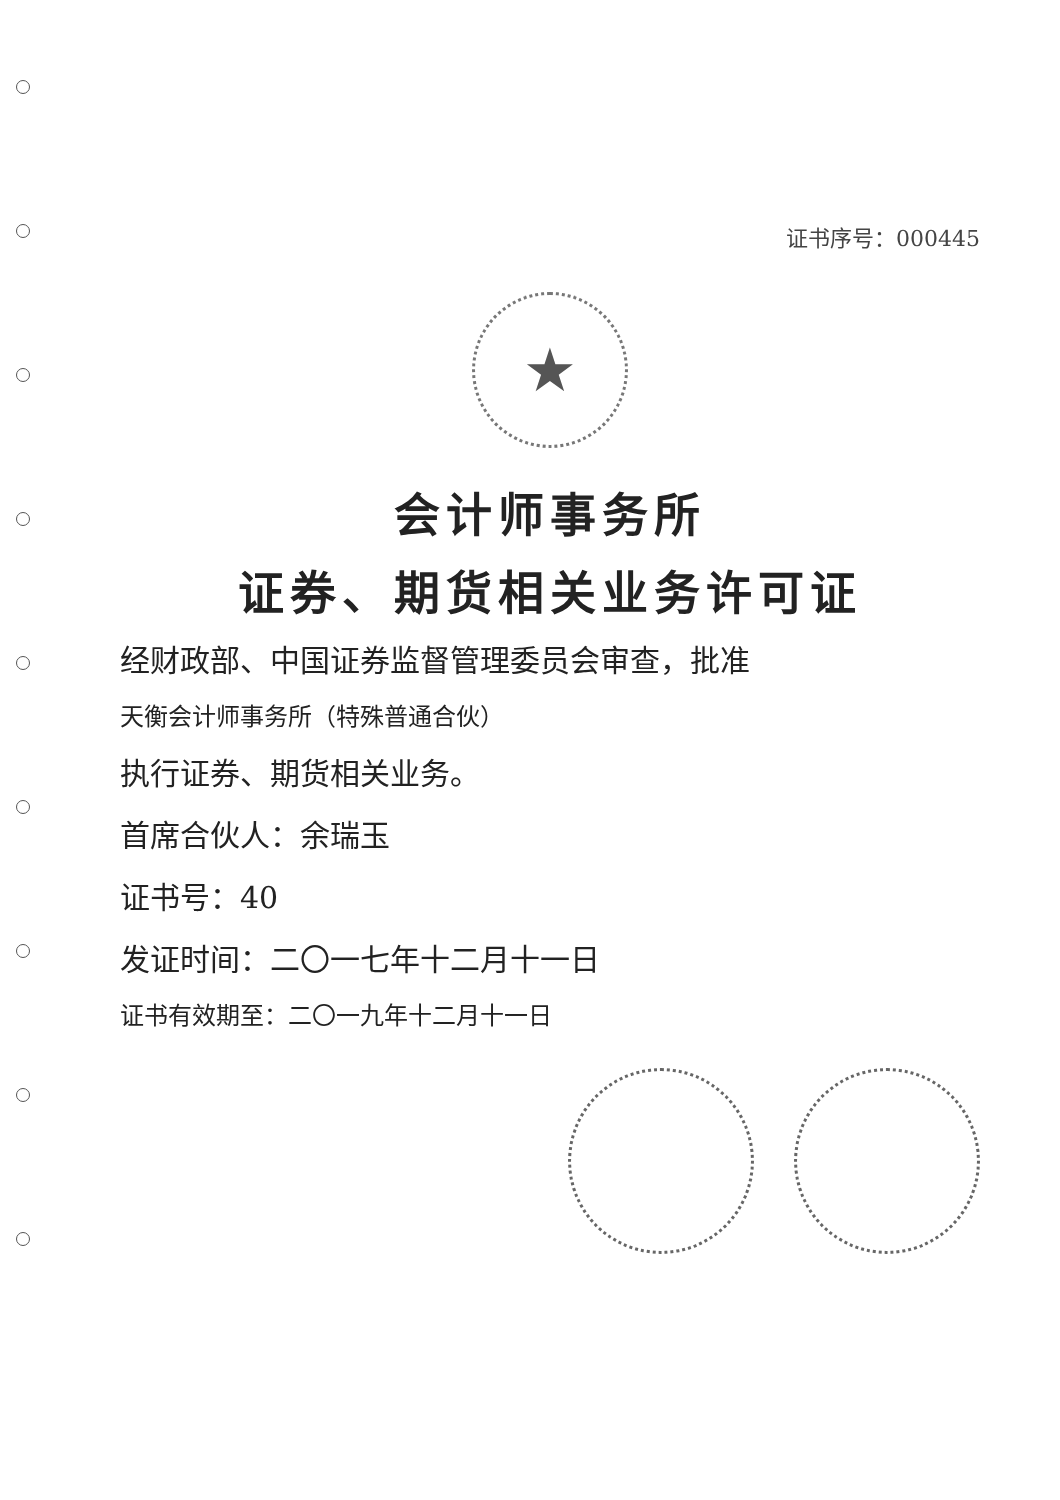证书序号：000445
★
会计师事务所
证券、期货相关业务许可证
经财政部、中国证券监督管理委员会审查，批准
天衡会计师事务所（特殊普通合伙）
执行证券、期货相关业务。
首席合伙人：余瑞玉
证书号：40
发证时间：二〇一七年十二月十一日
证书有效期至：二〇一九年十二月十一日